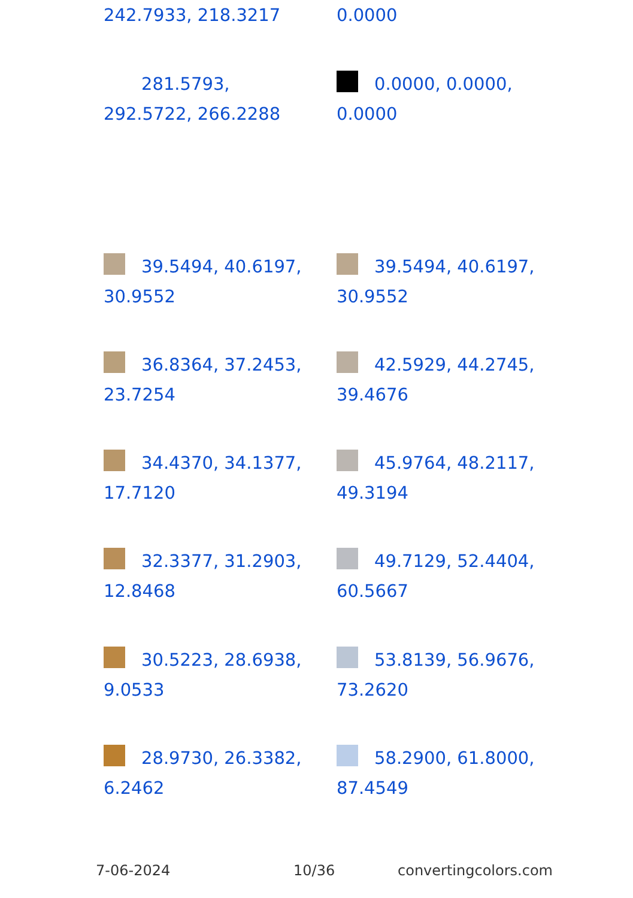242.7933, 218.3217 0.0000
281.5793, 292.5722, 266.2288
0.0000, 0.0000, 0.0000
39.5494, 40.6197, 30.9552
39.5494, 40.6197, 30.9552
36.8364, 37.2453, 23.7254
42.5929, 44.2745, 39.4676
34.4370, 34.1377, 17.7120
45.9764, 48.2117, 49.3194
32.3377, 31.2903, 12.8468
49.7129, 52.4404, 60.5667
30.5223, 28.6938, 9.0533
53.8139, 56.9676, 73.2620
28.9730, 26.3382, 6.2462
58.2900, 61.8000, 87.4549
7-06-2024 10/36 convertingcolors.com